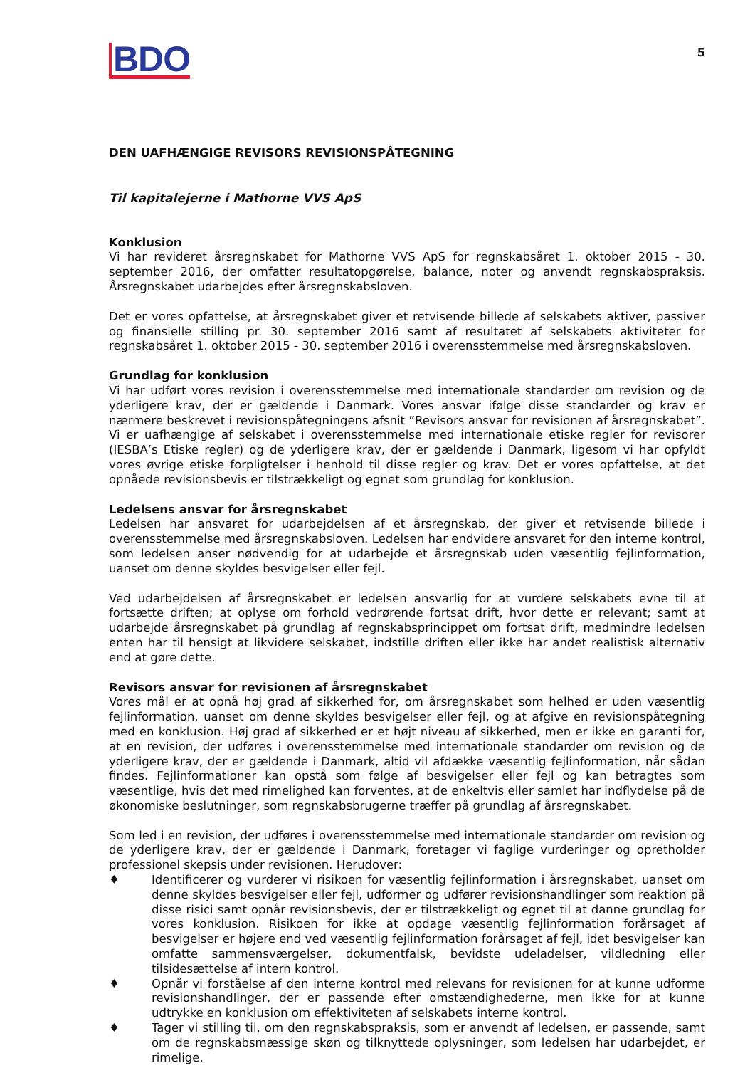BDO
5
DEN UAFHÆNGIGE REVISORS REVISIONSPÅTEGNING
Til kapitalejerne i Mathorne VVS ApS
Konklusion
Vi har revideret årsregnskabet for Mathorne VVS ApS for regnskabsåret 1. oktober 2015 - 30. september 2016, der omfatter resultatopgørelse, balance, noter og anvendt regnskabspraksis. Årsregnskabet udarbejdes efter årsregnskabsloven.
Det er vores opfattelse, at årsregnskabet giver et retvisende billede af selskabets aktiver, passiver og finansielle stilling pr. 30. september 2016 samt af resultatet af selskabets aktiviteter for regnskabsåret 1. oktober 2015 - 30. september 2016 i overensstemmelse med årsregnskabsloven.
Grundlag for konklusion
Vi har udført vores revision i overensstemmelse med internationale standarder om revision og de yderligere krav, der er gældende i Danmark. Vores ansvar ifølge disse standarder og krav er nærmere beskrevet i revisionspåtegningens afsnit ”Revisors ansvar for revisionen af årsregnskabet”. Vi er uafhængige af selskabet i overensstemmelse med internationale etiske regler for revisorer (IESBA’s Etiske regler) og de yderligere krav, der er gældende i Danmark, ligesom vi har opfyldt vores øvrige etiske forpligtelser i henhold til disse regler og krav. Det er vores opfattelse, at det opnåede revisionsbevis er tilstrækkeligt og egnet som grundlag for konklusion.
Ledelsens ansvar for årsregnskabet
Ledelsen har ansvaret for udarbejdelsen af et årsregnskab, der giver et retvisende billede i overensstemmelse med årsregnskabsloven. Ledelsen har endvidere ansvaret for den interne kontrol, som ledelsen anser nødvendig for at udarbejde et årsregnskab uden væsentlig fejlinformation, uanset om denne skyldes besvigelser eller fejl.
Ved udarbejdelsen af årsregnskabet er ledelsen ansvarlig for at vurdere selskabets evne til at fortsætte driften; at oplyse om forhold vedrørende fortsat drift, hvor dette er relevant; samt at udarbejde årsregnskabet på grundlag af regnskabsprincippet om fortsat drift, medmindre ledelsen enten har til hensigt at likvidere selskabet, indstille driften eller ikke har andet realistisk alternativ end at gøre dette.
Revisors ansvar for revisionen af årsregnskabet
Vores mål er at opnå høj grad af sikkerhed for, om årsregnskabet som helhed er uden væsentlig fejlinformation, uanset om denne skyldes besvigelser eller fejl, og at afgive en revisionspåtegning med en konklusion. Høj grad af sikkerhed er et højt niveau af sikkerhed, men er ikke en garanti for, at en revision, der udføres i overensstemmelse med internationale standarder om revision og de yderligere krav, der er gældende i Danmark, altid vil afdække væsentlig fejlinformation, når sådan findes. Fejlinformationer kan opstå som følge af besvigelser eller fejl og kan betragtes som væsentlige, hvis det med rimelighed kan forventes, at de enkeltvis eller samlet har indflydelse på de økonomiske beslutninger, som regnskabsbrugerne træffer på grundlag af årsregnskabet.
Som led i en revision, der udføres i overensstemmelse med internationale standarder om revision og de yderligere krav, der er gældende i Danmark, foretager vi faglige vurderinger og opretholder professionel skepsis under revisionen. Herudover:
♦ Identificerer og vurderer vi risikoen for væsentlig fejlinformation i årsregnskabet, uanset om denne skyldes besvigelser eller fejl, udformer og udfører revisionshandlinger som reaktion på disse risici samt opnår revisionsbevis, der er tilstrækkeligt og egnet til at danne grundlag for vores konklusion. Risikoen for ikke at opdage væsentlig fejlinformation forårsaget af besvigelser er højere end ved væsentlig fejlinformation forårsaget af fejl, idet besvigelser kan omfatte sammensværgelser, dokumentfalsk, bevidste udeladelser, vildledning eller tilsidesættelse af intern kontrol.
♦ Opnår vi forståelse af den interne kontrol med relevans for revisionen for at kunne udforme revisionshandlinger, der er passende efter omstændighederne, men ikke for at kunne udtrykke en konklusion om effektiviteten af selskabets interne kontrol.
♦ Tager vi stilling til, om den regnskabspraksis, som er anvendt af ledelsen, er passende, samt om de regnskabsmæssige skøn og tilknyttede oplysninger, som ledelsen har udarbejdet, er rimelige.